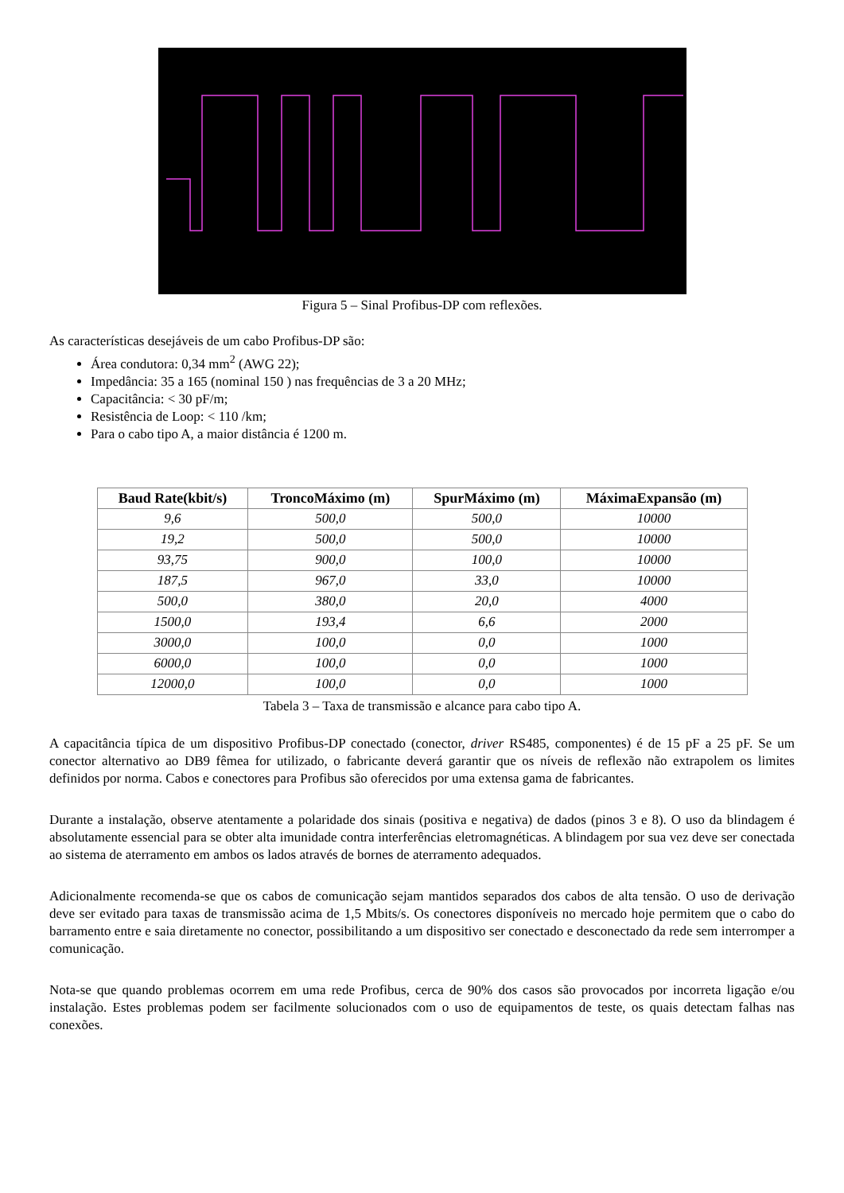Figura 5 – Sinal Profibus-DP com reflexões.
As características desejáveis de um cabo Profibus-DP são:
Área condutora: 0,34 mm<sup>2</sup> (AWG 22);
Impedância: 35 a 165 (nominal 150 ) nas frequências de 3 a 20 MHz;
Capacitância: < 30 pF/m;
Resistência de Loop: < 110 /km;
Para o cabo tipo A, a maior distância é 1200 m.
| Baud Rate(kbit/s) | TroncoMáximo (m) | SpurMáximo (m) | MáximaExpansão (m) |
| --- | --- | --- | --- |
| 9,6 | 500,0 | 500,0 | 10000 |
| 19,2 | 500,0 | 500,0 | 10000 |
| 93,75 | 900,0 | 100,0 | 10000 |
| 187,5 | 967,0 | 33,0 | 10000 |
| 500,0 | 380,0 | 20,0 | 4000 |
| 1500,0 | 193,4 | 6,6 | 2000 |
| 3000,0 | 100,0 | 0,0 | 1000 |
| 6000,0 | 100,0 | 0,0 | 1000 |
| 12000,0 | 100,0 | 0,0 | 1000 |
Tabela 3 – Taxa de transmissão e alcance para cabo tipo A.
A capacitância típica de um dispositivo Profibus-DP conectado (conector, driver RS485, componentes) é de 15 pF a 25 pF. Se um conector alternativo ao DB9 fêmea for utilizado, o fabricante deverá garantir que os níveis de reflexão não extrapolem os limites definidos por norma. Cabos e conectores para Profibus são oferecidos por uma extensa gama de fabricantes.
Durante a instalação, observe atentamente a polaridade dos sinais (positiva e negativa) de dados (pinos 3 e 8). O uso da blindagem é absolutamente essencial para se obter alta imunidade contra interferências eletromagnéticas. A blindagem por sua vez deve ser conectada ao sistema de aterramento em ambos os lados através de bornes de aterramento adequados.
Adicionalmente recomenda-se que os cabos de comunicação sejam mantidos separados dos cabos de alta tensão. O uso de derivação deve ser evitado para taxas de transmissão acima de 1,5 Mbits/s. Os conectores disponíveis no mercado hoje permitem que o cabo do barramento entre e saia diretamente no conector, possibilitando a um dispositivo ser conectado e desconectado da rede sem interromper a comunicação.
Nota-se que quando problemas ocorrem em uma rede Profibus, cerca de 90% dos casos são provocados por incorreta ligação e/ou instalação. Estes problemas podem ser facilmente solucionados com o uso de equipamentos de teste, os quais detectam falhas nas conexões.